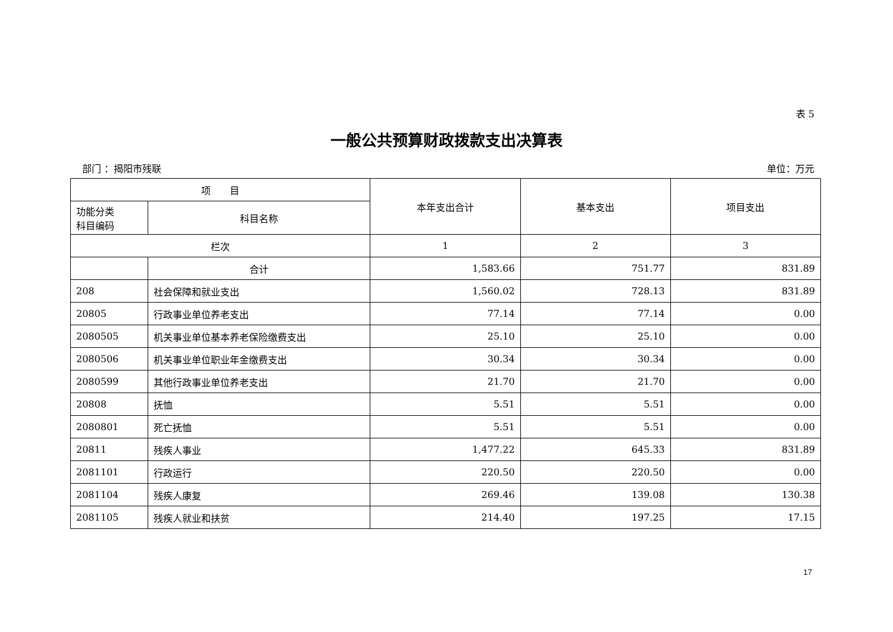表 5
一般公共预算财政拨款支出决算表
部门 ：揭阳市残联 单位：万元
| 项 目 | | 本年支出合计 | 基本支出 | 项目支出 |
| --- | --- | --- | --- | --- |
| 功能分类 科目编码 | 科目名称 | | | |
| 栏次 | | 1 | 2 | 3 |
| | 合计 | 1,583.66 | 751.77 | 831.89 |
| 208 | 社会保障和就业支出 | 1,560.02 | 728.13 | 831.89 |
| 20805 | 行政事业单位养老支出 | 77.14 | 77.14 | 0.00 |
| 2080505 | 机关事业单位基本养老保险缴费支出 | 25.10 | 25.10 | 0.00 |
| 2080506 | 机关事业单位职业年金缴费支出 | 30.34 | 30.34 | 0.00 |
| 2080599 | 其他行政事业单位养老支出 | 21.70 | 21.70 | 0.00 |
| 20808 | 抚恤 | 5.51 | 5.51 | 0.00 |
| 2080801 | 死亡抚恤 | 5.51 | 5.51 | 0.00 |
| 20811 | 残疾人事业 | 1,477.22 | 645.33 | 831.89 |
| 2081101 | 行政运行 | 220.50 | 220.50 | 0.00 |
| 2081104 | 残疾人康复 | 269.46 | 139.08 | 130.38 |
| 2081105 | 残疾人就业和扶贫 | 214.40 | 197.25 | 17.15 |
17